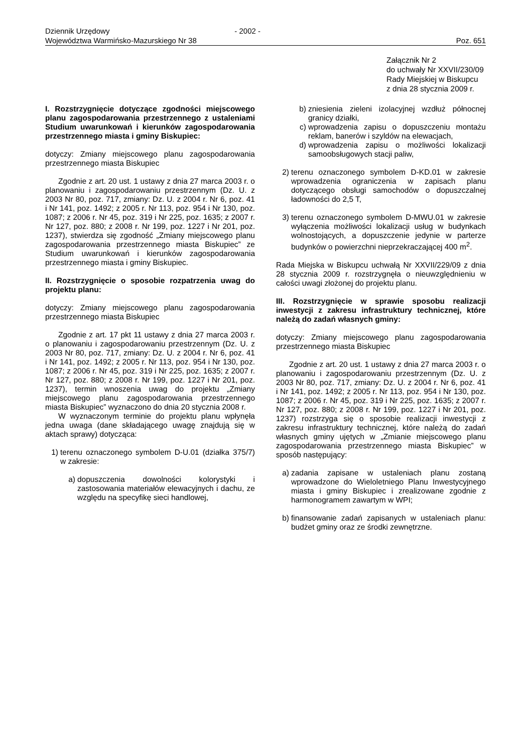Dziennik Urzędowy - 2002 -
Województwa Warmińsko-Mazurskiego Nr 38 Poz. 651
Załącznik Nr 2
do uchwały Nr XXVII/230/09
Rady Miejskiej w Biskupcu
z dnia 28 stycznia 2009 r.
I. Rozstrzygnięcie dotyczące zgodności miejscowego planu zagospodarowania przestrzennego z ustaleniami Studium uwarunkowań i kierunków zagospodarowania przestrzennego miasta i gminy Biskupiec:
dotyczy: Zmiany miejscowego planu zagospodarowania przestrzennego miasta Biskupiec
Zgodnie z art. 20 ust. 1 ustawy z dnia 27 marca 2003 r. o planowaniu i zagospodarowaniu przestrzennym (Dz. U. z 2003 Nr 80, poz. 717, zmiany: Dz. U. z 2004 r. Nr 6, poz. 41 i Nr 141, poz. 1492; z 2005 r. Nr 113, poz. 954 i Nr 130, poz. 1087; z 2006 r. Nr 45, poz. 319 i Nr 225, poz. 1635; z 2007 r. Nr 127, poz. 880; z 2008 r. Nr 199, poz. 1227 i Nr 201, poz. 1237), stwierdza się zgodność „Zmiany miejscowego planu zagospodarowania przestrzennego miasta Biskupiec” ze Studium uwarunkowań i kierunków zagospodarowania przestrzennego miasta i gminy Biskupiec.
II. Rozstrzygnięcie o sposobie rozpatrzenia uwag do projektu planu:
dotyczy: Zmiany miejscowego planu zagospodarowania przestrzennego miasta Biskupiec
Zgodnie z art. 17 pkt 11 ustawy z dnia 27 marca 2003 r. o planowaniu i zagospodarowaniu przestrzennym (Dz. U. z 2003 Nr 80, poz. 717, zmiany: Dz. U. z 2004 r. Nr 6, poz. 41 i Nr 141, poz. 1492; z 2005 r. Nr 113, poz. 954 i Nr 130, poz. 1087; z 2006 r. Nr 45, poz. 319 i Nr 225, poz. 1635; z 2007 r. Nr 127, poz. 880; z 2008 r. Nr 199, poz. 1227 i Nr 201, poz. 1237), termin wnoszenia uwag do projektu „Zmiany miejscowego planu zagospodarowania przestrzennego miasta Biskupiec” wyznaczono do dnia 20 stycznia 2008 r.
W wyznaczonym terminie do projektu planu wpłynęła jedna uwaga (dane składającego uwagę znajdują się w aktach sprawy) dotycząca:
1) terenu oznaczonego symbolem D-U.01 (działka 375/7) w zakresie:
a) dopuszczenia dowolności kolorystyki i zastosowania materiałów elewacyjnych i dachu, ze względu na specyfikę sieci handlowej,
b) zniesienia zieleni izolacyjnej wzdłuż północnej granicy działki,
c) wprowadzenia zapisu o dopuszczeniu montażu reklam, banerów i szyldów na elewacjach,
d) wprowadzenia zapisu o możliwości lokalizacji samoobsługowych stacji paliw,
2) terenu oznaczonego symbolem D-KD.01 w zakresie wprowadzenia ograniczenia w zapisach planu dotyczącego obsługi samochodów o dopuszczalnej ładowności do 2,5 T,
3) terenu oznaczonego symbolem D-MWU.01 w zakresie wyłączenia możliwości lokalizacji usług w budynkach wolnostojących, a dopuszczenie jedynie w parterze budynków o powierzchni nieprzekraczającej 400 m<sup>2</sup>.
Rada Miejska w Biskupcu uchwałą Nr XXVII/229/09 z dnia 28 stycznia 2009 r. rozstrzygnęła o nieuwzględnieniu w całości uwagi złożonej do projektu planu.
III. Rozstrzygnięcie w sprawie sposobu realizacji inwestycji z zakresu infrastruktury technicznej, które należą do zadań własnych gminy:
dotyczy: Zmiany miejscowego planu zagospodarowania przestrzennego miasta Biskupiec
Zgodnie z art. 20 ust. 1 ustawy z dnia 27 marca 2003 r. o planowaniu i zagospodarowaniu przestrzennym (Dz. U. z 2003 Nr 80, poz. 717, zmiany: Dz. U. z 2004 r. Nr 6, poz. 41 i Nr 141, poz. 1492; z 2005 r. Nr 113, poz. 954 i Nr 130, poz. 1087; z 2006 r. Nr 45, poz. 319 i Nr 225, poz. 1635; z 2007 r. Nr 127, poz. 880; z 2008 r. Nr 199, poz. 1227 i Nr 201, poz. 1237) rozstrzyga się o sposobie realizacji inwestycji z zakresu infrastruktury technicznej, które należą do zadań własnych gminy ujętych w „Zmianie miejscowego planu zagospodarowania przestrzennego miasta Biskupiec” w sposób następujący:
a) zadania zapisane w ustaleniach planu zostaną wprowadzone do Wieloletniego Planu Inwestycyjnego miasta i gminy Biskupiec i zrealizowane zgodnie z harmonogramem zawartym w WPI;
b) finansowanie zadań zapisanych w ustaleniach planu: budżet gminy oraz ze środki zewnętrzne.